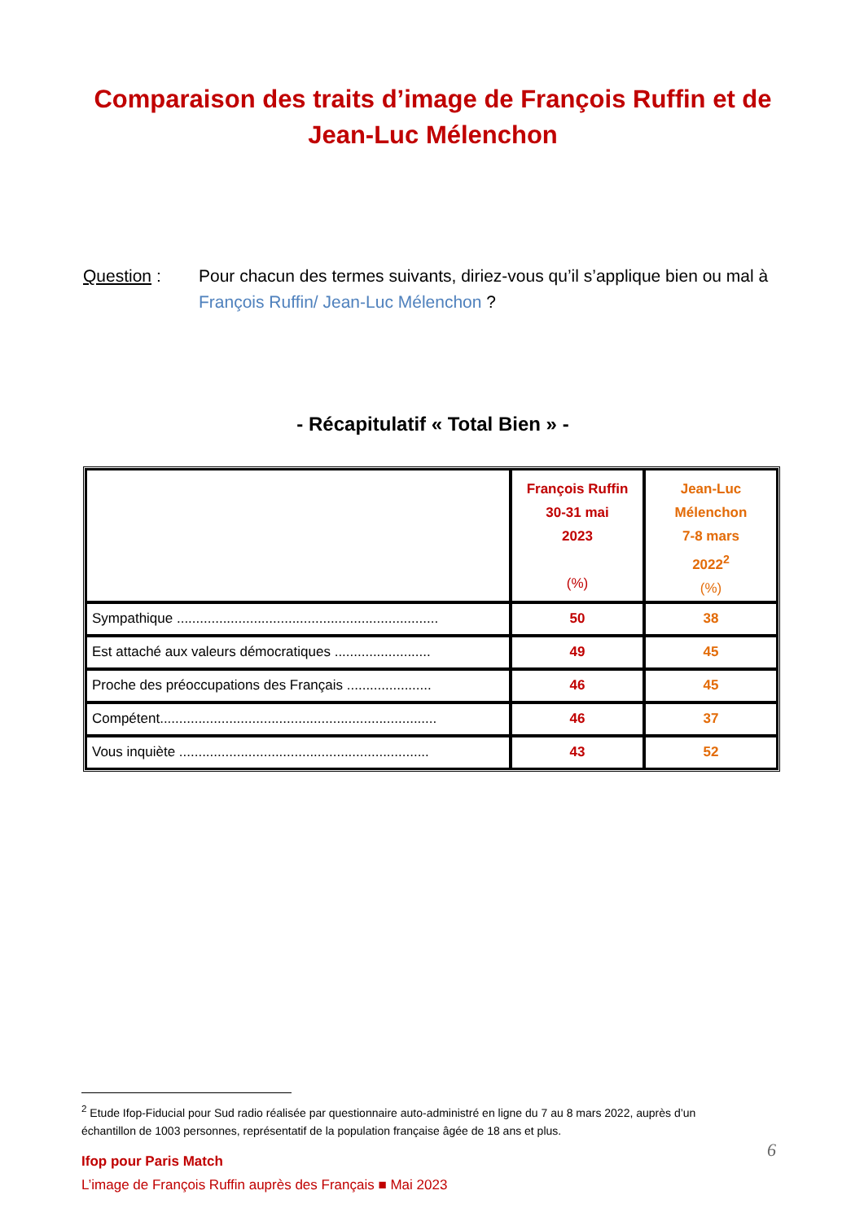Comparaison des traits d’image de François Ruffin et de Jean-Luc Mélenchon
Question : Pour chacun des termes suivants, diriez-vous qu’il s’applique bien ou mal à François Ruffin/ Jean-Luc Mélenchon ?
- Récapitulatif « Total Bien » -
| | François Ruffin 30-31 mai 2023 (%) | Jean-Luc Mélenchon 7-8 mars 2022<sup>2</sup> (%) |
| --- | --- | --- |
| Sympathique .................................................................... | 50 | 38 |
| Est attaché aux valeurs démocratiques ......................... | 49 | 45 |
| Proche des préoccupations des Français ...................... | 46 | 45 |
| Compétent........................................................................ | 46 | 37 |
| Vous inquiète ................................................................. | 43 | 52 |
<sup>2</sup> Etude Ifop-Fiducial pour Sud radio réalisée par questionnaire auto-administré en ligne du 7 au 8 mars 2022, auprès d’un échantillon de 1003 personnes, représentatif de la population française âgée de 18 ans et plus.
Ifop pour Paris Match
L’image de François Ruffin auprès des Français ■ Mai 2023
6